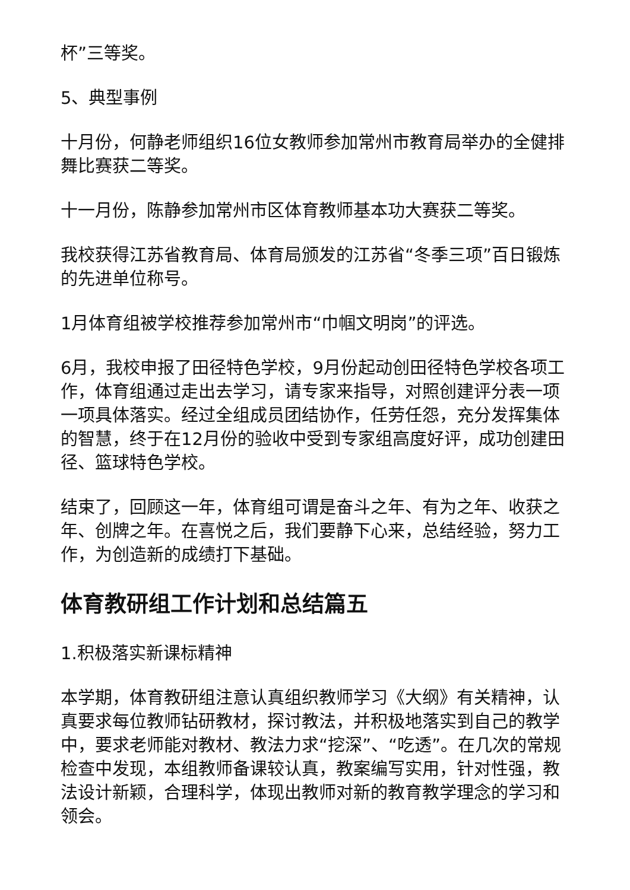杯”三等奖。
5、典型事例
十月份，何静老师组织16位女教师参加常州市教育局举办的全健排舞比赛获二等奖。
十一月份，陈静参加常州市区体育教师基本功大赛获二等奖。
我校获得江苏省教育局、体育局颁发的江苏省“冬季三项”百日锻炼的先进单位称号。
1月体育组被学校推荐参加常州市“巾帼文明岗”的评选。
6月，我校申报了田径特色学校，9月份起动创田径特色学校各项工作，体育组通过走出去学习，请专家来指导，对照创建评分表一项一项具体落实。经过全组成员团结协作，任劳任怨，充分发挥集体的智慧，终于在12月份的验收中受到专家组高度好评，成功创建田径、篮球特色学校。
结束了，回顾这一年，体育组可谓是奋斗之年、有为之年、收获之年、创牌之年。在喜悦之后，我们要静下心来，总结经验，努力工作，为创造新的成绩打下基础。
体育教研组工作计划和总结篇五
1.积极落实新课标精神
本学期，体育教研组注意认真组织教师学习《大纲》有关精神，认真要求每位教师钻研教材，探讨教法，并积极地落实到自己的教学中，要求老师能对教材、教法力求“挖深”、“吃透”。在几次的常规检查中发现，本组教师备课较认真，教案编写实用，针对性强，教法设计新颖，合理科学，体现出教师对新的教育教学理念的学习和领会。